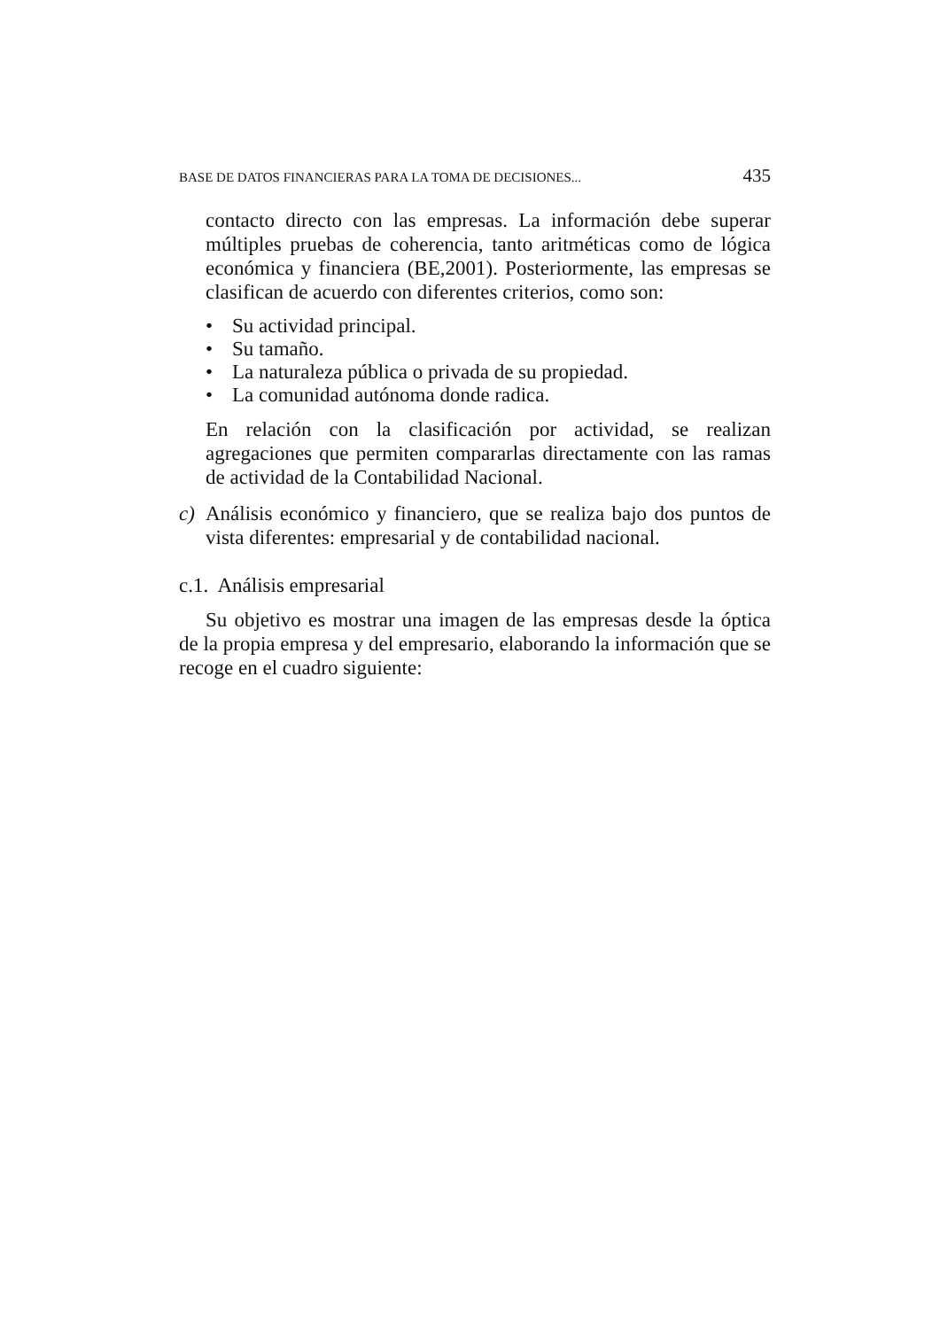BASE DE DATOS FINANCIERAS PARA LA TOMA DE DECISIONES... 435
contacto directo con las empresas. La información debe superar múltiples pruebas de coherencia, tanto aritméticas como de lógica económica y financiera (BE,2001). Posteriormente, las empresas se clasifican de acuerdo con diferentes criterios, como son:
• Su actividad principal.
• Su tamaño.
• La naturaleza pública o privada de su propiedad.
• La comunidad autónoma donde radica.
En relación con la clasificación por actividad, se realizan agregaciones que permiten compararlas directamente con las ramas de actividad de la Contabilidad Nacional.
c)
Análisis económico y financiero, que se realiza bajo dos puntos de vista diferentes: empresarial y de contabilidad nacional.
c.1. Análisis empresarial
Su objetivo es mostrar una imagen de las empresas desde la óptica de la propia empresa y del empresario, elaborando la información que se recoge en el cuadro siguiente: